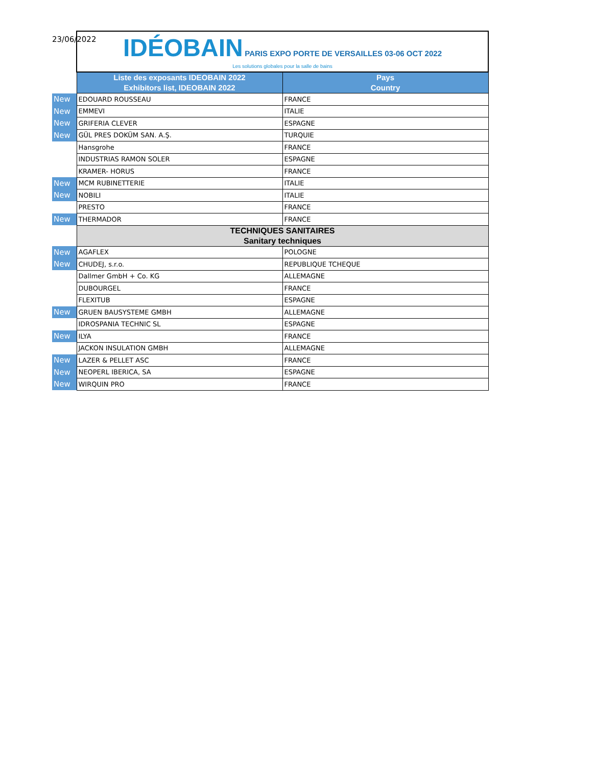23/06/2022
| | IDÉOBAIN PARIS EXPO PORTE DE VERSAILLES 03-06 OCT 2022 Les solutions globales pour la salle de bains | |
| | Liste des exposants IDEOBAIN 2022 Exhibitors list, IDEOBAIN 2022 | Pays Country |
| New | EDOUARD ROUSSEAU | FRANCE |
| New | EMMEVI | ITALIE |
| New | GRIFERIA CLEVER | ESPAGNE |
| New | GÜL PRES DOKÜM SAN. A.Ş. | TURQUIE |
| | Hansgrohe | FRANCE |
| | INDUSTRIAS RAMON SOLER | ESPAGNE |
| | KRAMER- HORUS | FRANCE |
| New | MCM RUBINETTERIE | ITALIE |
| New | NOBILI | ITALIE |
| | PRESTO | FRANCE |
| New | THERMADOR | FRANCE |
| | TECHNIQUES SANITAIRES Sanitary techniques | |
| New | AGAFLEX | POLOGNE |
| New | CHUDEJ, s.r.o. | REPUBLIQUE TCHEQUE |
| | Dallmer GmbH + Co. KG | ALLEMAGNE |
| | DUBOURGEL | FRANCE |
| | FLEXITUB | ESPAGNE |
| New | GRUEN BAUSYSTEME GMBH | ALLEMAGNE |
| | IDROSPANIA TECHNIC SL | ESPAGNE |
| New | ILYA | FRANCE |
| | JACKON INSULATION GMBH | ALLEMAGNE |
| New | LAZER & PELLET ASC | FRANCE |
| New | NEOPERL IBERICA, SA | ESPAGNE |
| New | WIRQUIN PRO | FRANCE |